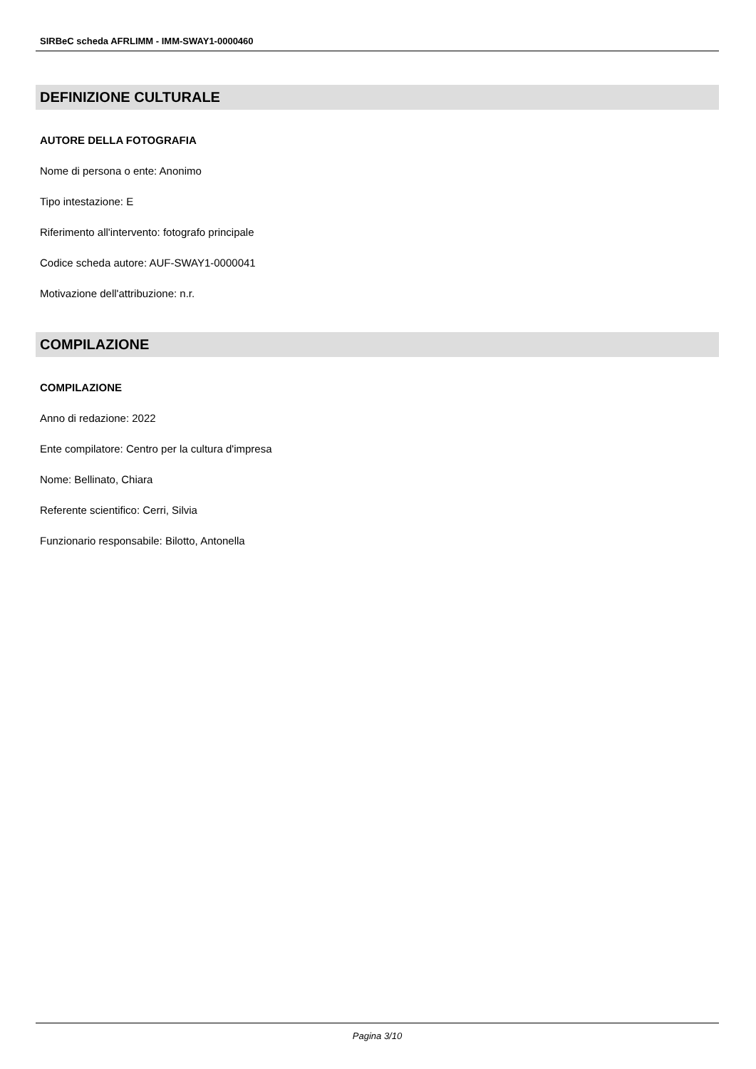SIRBeC scheda AFRLIMM - IMM-SWAY1-0000460
DEFINIZIONE CULTURALE
AUTORE DELLA FOTOGRAFIA
Nome di persona o ente: Anonimo
Tipo intestazione: E
Riferimento all'intervento: fotografo principale
Codice scheda autore: AUF-SWAY1-0000041
Motivazione dell'attribuzione: n.r.
COMPILAZIONE
COMPILAZIONE
Anno di redazione: 2022
Ente compilatore: Centro per la cultura d'impresa
Nome: Bellinato, Chiara
Referente scientifico: Cerri, Silvia
Funzionario responsabile: Bilotto, Antonella
Pagina 3/10